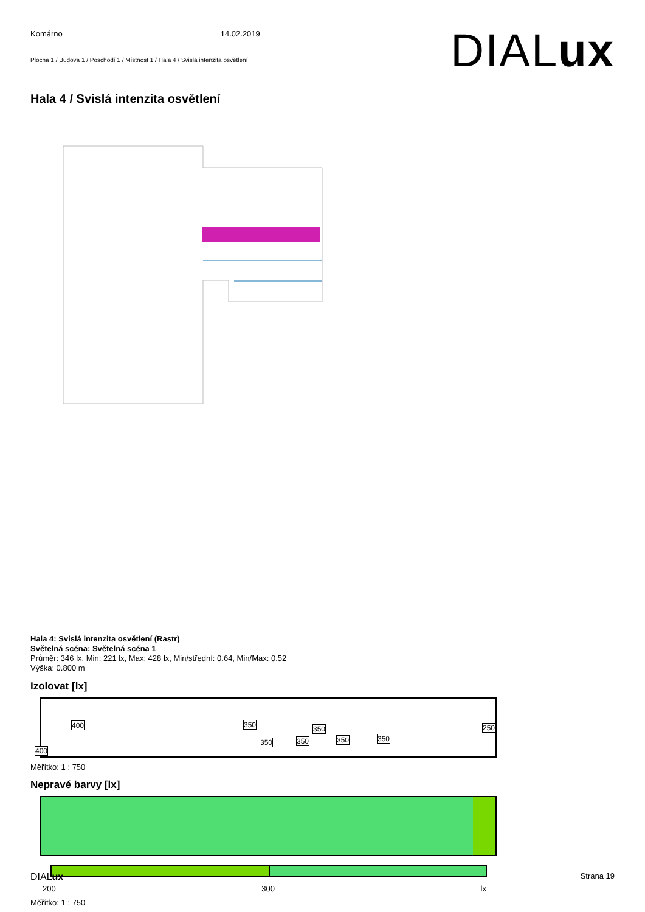Komárno 14.02.2019
Plocha 1 / Budova 1 / Poschodí 1 / Místnost 1 / Hala 4 / Svislá intenzita osvětlení
DIALux
Hala 4 / Svislá intenzita osvětlení
Hala 4: Svislá intenzita osvětlení (Rastr)
Světelná scéna: Světelná scéna 1
Průměr: 346 lx, Min: 221 lx, Max: 428 lx, Min/střední: 0.64, Min/Max: 0.52
Výška: 0.800 m
Izolovat [lx]
400
400
350
350 350
350
350 350
250
Měřítko: 1 : 750
Nepravé barvy [lx]
200 300 lx
Měřítko: 1 : 750
DIALux Strana 19